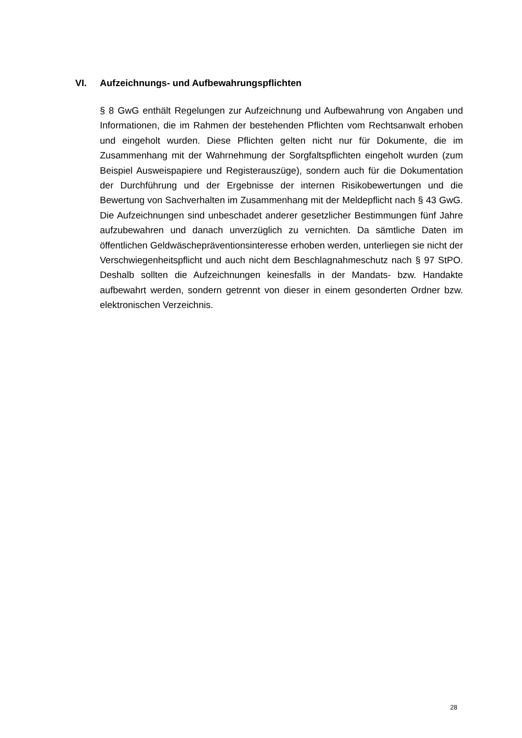VI. Aufzeichnungs- und Aufbewahrungspflichten
§ 8 GwG enthält Regelungen zur Aufzeichnung und Aufbewahrung von Angaben und Informationen, die im Rahmen der bestehenden Pflichten vom Rechtsanwalt erhoben und eingeholt wurden. Diese Pflichten gelten nicht nur für Dokumente, die im Zusammenhang mit der Wahrnehmung der Sorgfaltspflichten eingeholt wurden (zum Beispiel Ausweispapiere und Registerauszüge), sondern auch für die Dokumentation der Durchführung und der Ergebnisse der internen Risikobewertungen und die Bewertung von Sachverhalten im Zusammenhang mit der Meldepflicht nach § 43 GwG. Die Aufzeichnungen sind unbeschadet anderer gesetzlicher Bestimmungen fünf Jahre aufzubewahren und danach unverzüglich zu vernichten. Da sämtliche Daten im öffentlichen Geldwäschepräventionsinteresse erhoben werden, unterliegen sie nicht der Verschwiegenheitspflicht und auch nicht dem Beschlagnahmeschutz nach § 97 StPO. Deshalb sollten die Aufzeichnungen keinesfalls in der Mandats- bzw. Handakte aufbewahrt werden, sondern getrennt von dieser in einem gesonderten Ordner bzw. elektronischen Verzeichnis.
28